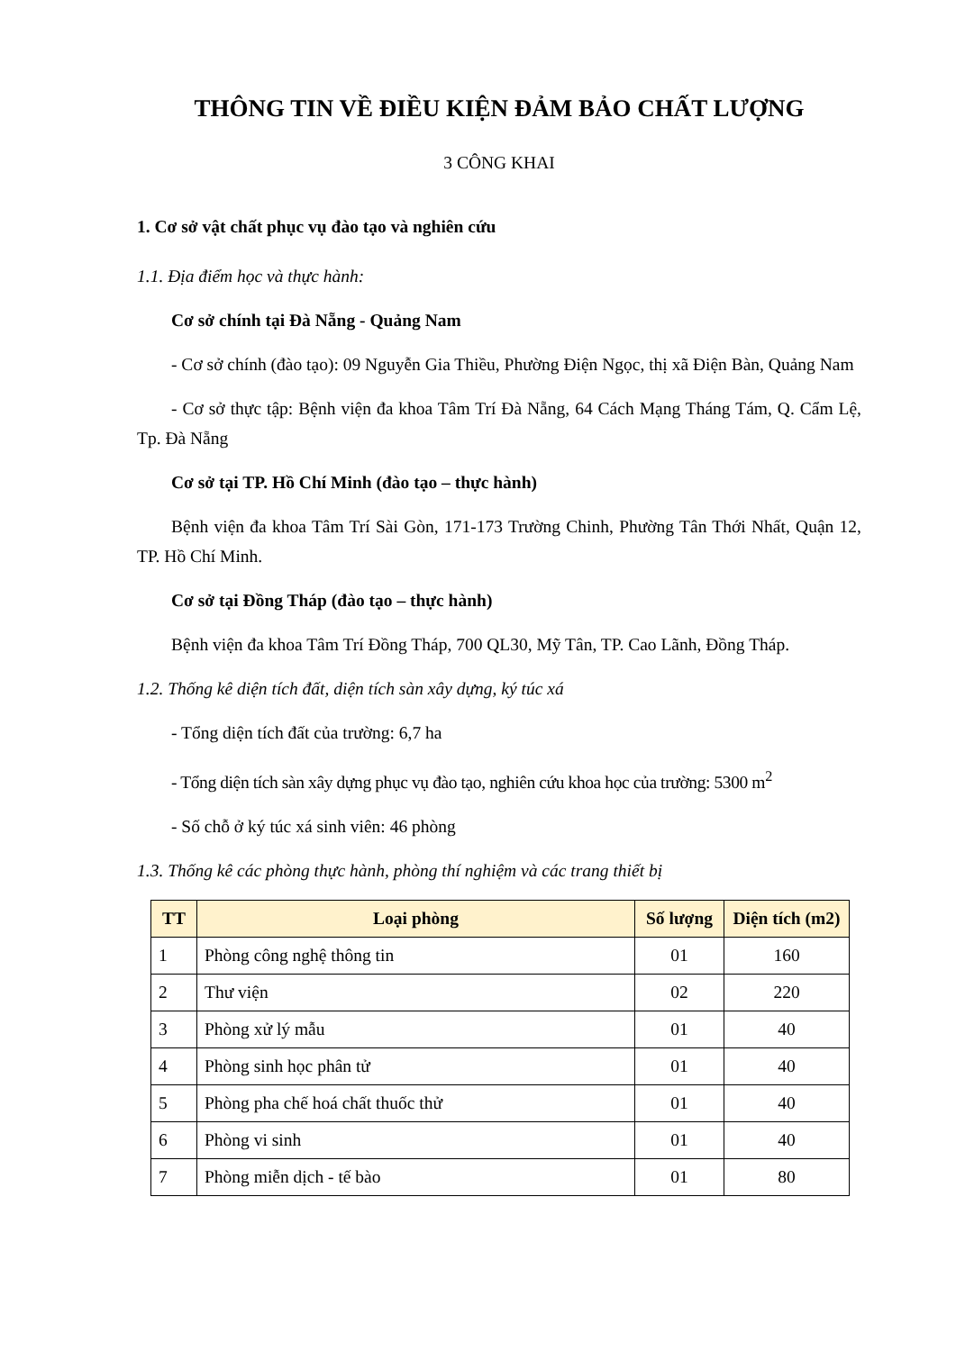THÔNG TIN VỀ ĐIỀU KIỆN ĐẢM BẢO CHẤT LƯỢNG
3 CÔNG KHAI
1. Cơ sở vật chất phục vụ đào tạo và nghiên cứu
1.1. Địa điểm học và thực hành:
Cơ sở chính tại Đà Nẵng - Quảng Nam
- Cơ sở chính (đào tạo): 09 Nguyễn Gia Thiều, Phường Điện Ngọc, thị xã Điện Bàn, Quảng Nam
- Cơ sở thực tập: Bệnh viện đa khoa Tâm Trí Đà Nẵng, 64 Cách Mạng Tháng Tám, Q. Cẩm Lệ, Tp. Đà Nẵng
Cơ sở tại TP. Hồ Chí Minh (đào tạo – thực hành)
Bệnh viện đa khoa Tâm Trí Sài Gòn, 171-173 Trường Chinh, Phường Tân Thới Nhất, Quận 12, TP. Hồ Chí Minh.
Cơ sở tại Đồng Tháp (đào tạo – thực hành)
Bệnh viện đa khoa Tâm Trí Đồng Tháp, 700 QL30, Mỹ Tân, TP. Cao Lãnh, Đồng Tháp.
1.2. Thống kê diện tích đất, diện tích sàn xây dựng, ký túc xá
- Tổng diện tích đất của trường: 6,7 ha
- Tổng diện tích sàn xây dựng phục vụ đào tạo, nghiên cứu khoa học của trường: 5300 m<sup>2</sup>
- Số chỗ ở ký túc xá sinh viên: 46 phòng
1.3. Thống kê các phòng thực hành, phòng thí nghiệm và các trang thiết bị
| TT | Loại phòng | Số lượng | Diện tích (m2) |
| --- | --- | --- | --- |
| 1 | Phòng công nghệ thông tin | 01 | 160 |
| 2 | Thư viện | 02 | 220 |
| 3 | Phòng xử lý mẫu | 01 | 40 |
| 4 | Phòng sinh học phân tử | 01 | 40 |
| 5 | Phòng pha chế hoá chất thuốc thử | 01 | 40 |
| 6 | Phòng vi sinh | 01 | 40 |
| 7 | Phòng miễn dịch - tế bào | 01 | 80 |